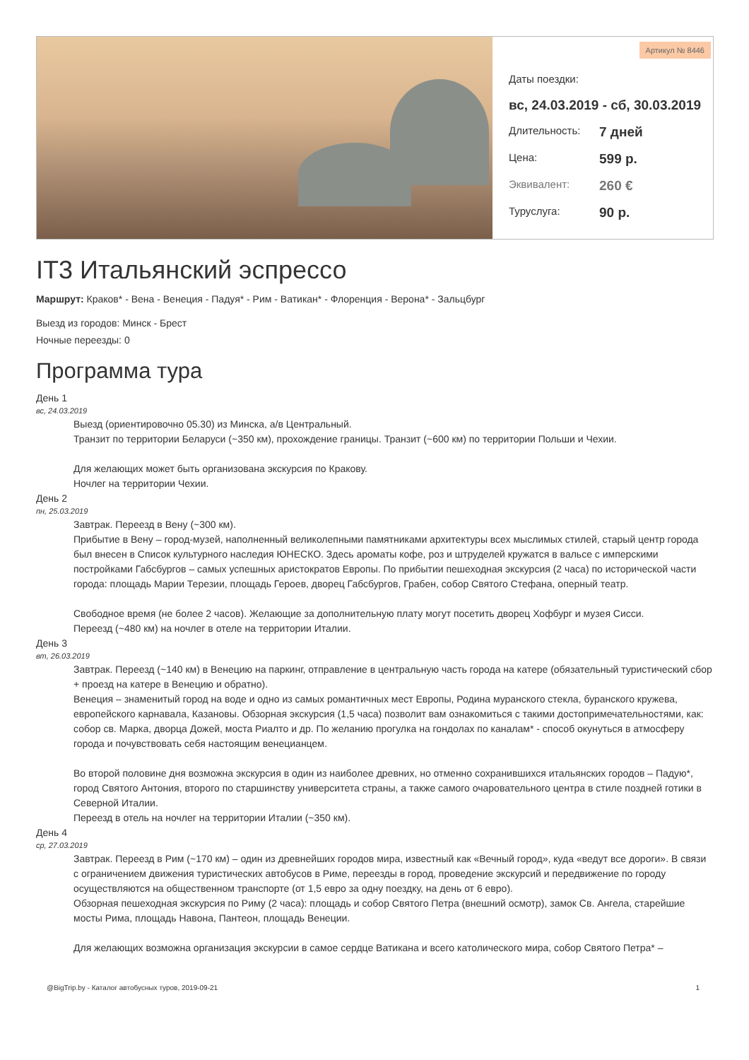Артикул № 8446
Даты поездки:
вс, 24.03.2019 - сб, 30.03.2019
Длительность: 7 дней
Цена: 599 р.
Эквивалент: 260 €
Туруслуга: 90 р.
IT3 Итальянский эспрессо
Маршрут: Краков* - Вена - Венеция - Падуя* - Рим - Ватикан* - Флоренция - Верона* - Зальцбург
Выезд из городов: Минск - Брест
Ночные переезды: 0
Программа тура
День 1
вс, 24.03.2019
Выезд (ориентировочно 05.30) из Минска, а/в Центральный.
Транзит по территории Беларуси (~350 км), прохождение границы. Транзит (~600 км) по территории Польши и Чехии.
Для желающих может быть организована экскурсия по Кракову.
Ночлег на территории Чехии.
День 2
пн, 25.03.2019
Завтрак. Переезд в Вену (~300 км).
Прибытие в Вену – город-музей, наполненный великолепными памятниками архитектуры всех мыслимых стилей, старый центр города был внесен в Список культурного наследия ЮНЕСКО. Здесь ароматы кофе, роз и штруделей кружатся в вальсе с имперскими постройками Габсбургов – самых успешных аристократов Европы. По прибытии пешеходная экскурсия (2 часа) по исторической части города: площадь Марии Терезии, площадь Героев, дворец Габсбургов, Грабен, собор Святого Стефана, оперный театр.
Свободное время (не более 2 часов). Желающие за дополнительную плату могут посетить дворец Хофбург и музея Сисси.
Переезд (~480 км) на ночлег в отеле на территории Италии.
День 3
вт, 26.03.2019
Завтрак. Переезд (~140 км) в Венецию на паркинг, отправление в центральную часть города на катере (обязательный туристический сбор + проезд на катере в Венецию и обратно).
Венеция – знаменитый город на воде и одно из самых романтичных мест Европы, Родина муранского стекла, буранского кружева, европейского карнавала, Казановы. Обзорная экскурсия (1,5 часа) позволит вам ознакомиться с такими достопримечательностями, как: собор св. Марка, дворца Дожей, моста Риалто и др. По желанию прогулка на гондолах по каналам* - способ окунуться в атмосферу города и почувствовать себя настоящим венецианцем.
Во второй половине дня возможна экскурсия в один из наиболее древних, но отменно сохранившихся итальянских городов – Падую*, город Святого Антония, второго по старшинству университета страны, а также самого очаровательного центра в стиле поздней готики в Северной Италии.
Переезд в отель на ночлег на территории Италии (~350 км).
День 4
ср, 27.03.2019
Завтрак. Переезд в Рим (~170 км) – один из древнейших городов мира, известный как «Вечный город», куда «ведут все дороги». В связи с ограничением движения туристических автобусов в Риме, переезды в город, проведение экскурсий и передвижение по городу осуществляются на общественном транспорте (от 1,5 евро за одну поездку, на день от 6 евро).
Обзорная пешеходная экскурсия по Риму (2 часа): площадь и собор Святого Петра (внешний осмотр), замок Св. Ангела, старейшие мосты Рима, площадь Навона, Пантеон, площадь Венеции.
Для желающих возможна организация экскурсии в самое сердце Ватикана и всего католического мира, собор Святого Петра* –
@BigTrip.by - Каталог автобусных туров, 2019-09-21 1